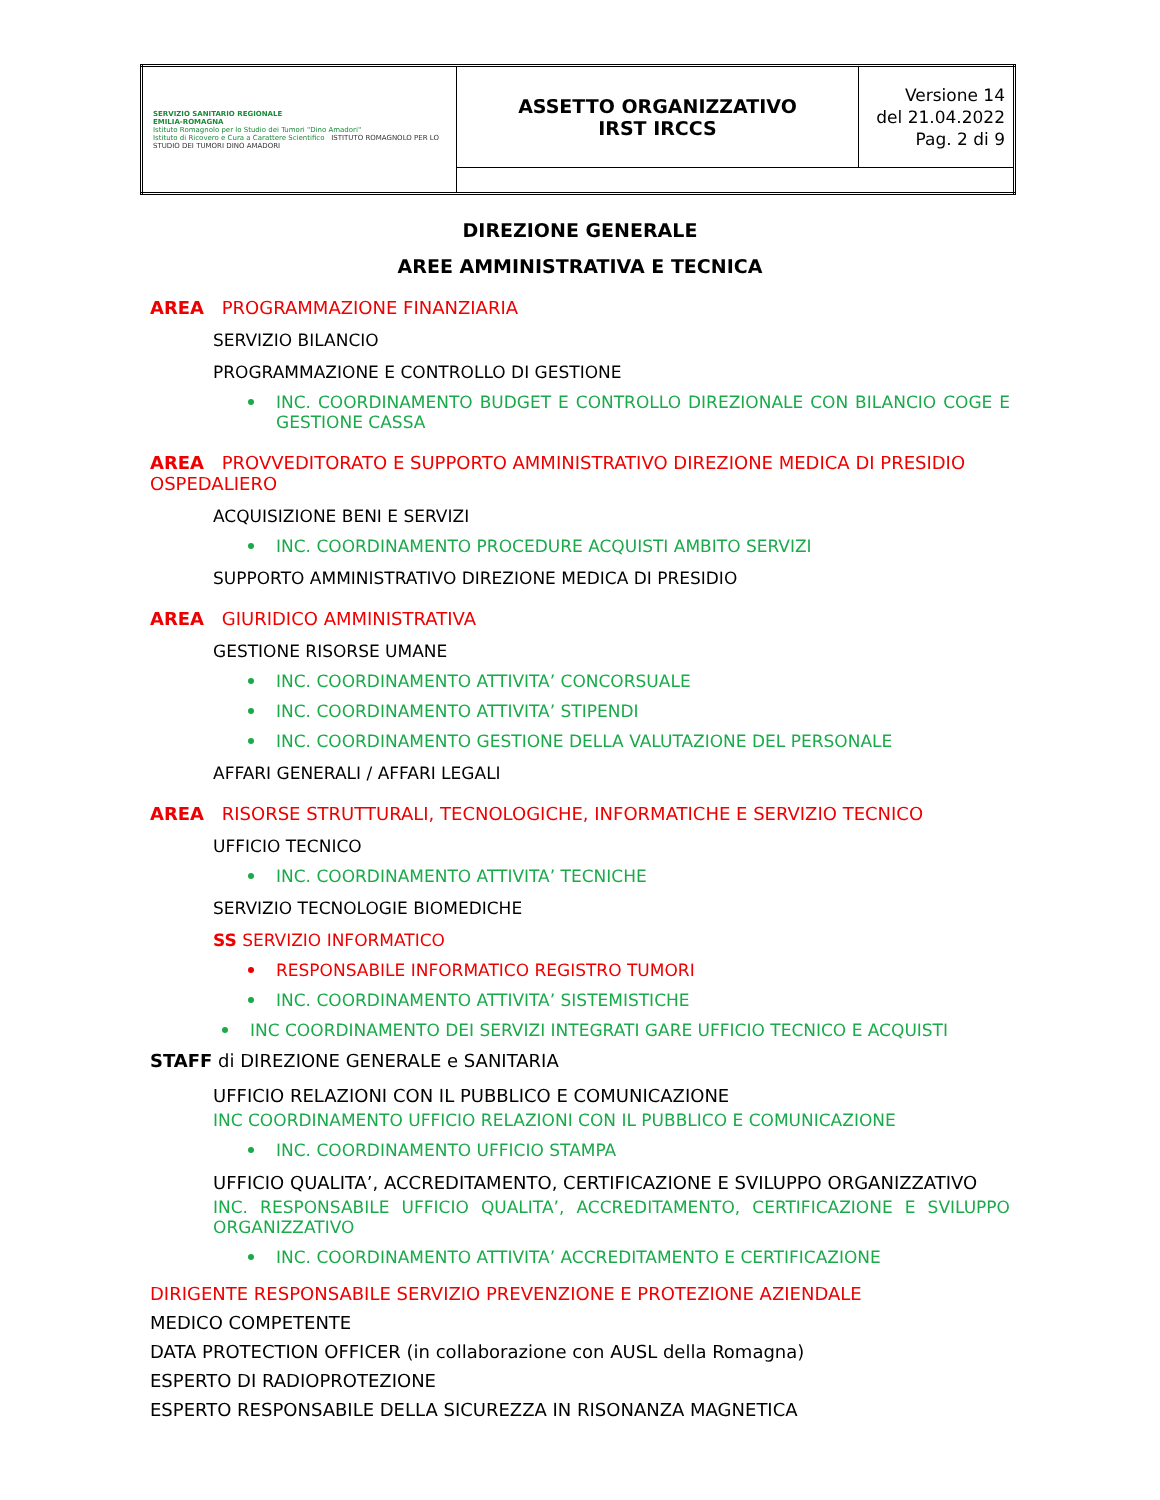| SERVIZIO SANITARIO REGIONALE EMILIA-ROMAGNA Istituto Romagnolo per lo Studio dei Tumori "Dino Amadori" Istituto di Ricovero e Cura a Carattere Scientifico ISTITUTO ROMAGNOLO PER LO STUDIO DEI TUMORI DINO AMADORI | ASSETTO ORGANIZZATIVO IRST IRCCS | Versione 14 del 21.04.2022 Pag. 2 di 9 |
DIREZIONE GENERALE
AREE AMMINISTRATIVA E TECNICA
AREA PROGRAMMAZIONE FINANZIARIA
SERVIZIO BILANCIO
PROGRAMMAZIONE E CONTROLLO DI GESTIONE
INC. COORDINAMENTO BUDGET E CONTROLLO DIREZIONALE CON BILANCIO COGE E GESTIONE CASSA
AREA PROVVEDITORATO E SUPPORTO AMMINISTRATIVO DIREZIONE MEDICA DI PRESIDIO OSPEDALIERO
ACQUISIZIONE BENI E SERVIZI
INC. COORDINAMENTO PROCEDURE ACQUISTI AMBITO SERVIZI
SUPPORTO AMMINISTRATIVO DIREZIONE MEDICA DI PRESIDIO
AREA GIURIDICO AMMINISTRATIVA
GESTIONE RISORSE UMANE
INC. COORDINAMENTO ATTIVITA’ CONCORSUALE
INC. COORDINAMENTO ATTIVITA’ STIPENDI
INC. COORDINAMENTO GESTIONE DELLA VALUTAZIONE DEL PERSONALE
AFFARI GENERALI / AFFARI LEGALI
AREA RISORSE STRUTTURALI, TECNOLOGICHE, INFORMATICHE E SERVIZIO TECNICO
UFFICIO TECNICO
INC. COORDINAMENTO ATTIVITA’ TECNICHE
SERVIZIO TECNOLOGIE BIOMEDICHE
SS SERVIZIO INFORMATICO
RESPONSABILE INFORMATICO REGISTRO TUMORI
INC. COORDINAMENTO ATTIVITA’ SISTEMISTICHE
INC COORDINAMENTO DEI SERVIZI INTEGRATI GARE UFFICIO TECNICO E ACQUISTI
STAFF di DIREZIONE GENERALE e SANITARIA
UFFICIO RELAZIONI CON IL PUBBLICO E COMUNICAZIONE
INC COORDINAMENTO UFFICIO RELAZIONI CON IL PUBBLICO E COMUNICAZIONE
INC. COORDINAMENTO UFFICIO STAMPA
UFFICIO QUALITA’, ACCREDITAMENTO, CERTIFICAZIONE E SVILUPPO ORGANIZZATIVO
INC. RESPONSABILE UFFICIO QUALITA’, ACCREDITAMENTO, CERTIFICAZIONE E SVILUPPO ORGANIZZATIVO
INC. COORDINAMENTO ATTIVITA’ ACCREDITAMENTO E CERTIFICAZIONE
DIRIGENTE RESPONSABILE SERVIZIO PREVENZIONE E PROTEZIONE AZIENDALE
MEDICO COMPETENTE
DATA PROTECTION OFFICER (in collaborazione con AUSL della Romagna)
ESPERTO DI RADIOPROTEZIONE
ESPERTO RESPONSABILE DELLA SICUREZZA IN RISONANZA MAGNETICA